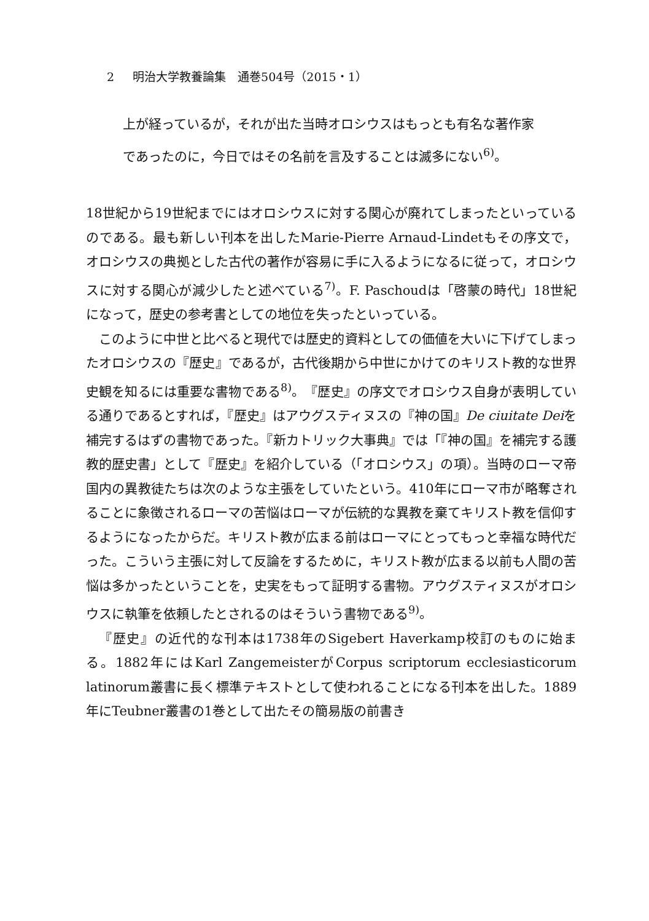2 明治大学教養論集　通巻504号（2015・1）
上が経っているが，それが出た当時オロシウスはもっとも有名な著作家
であったのに，今日ではその名前を言及することは滅多にない<sup>6)</sup>。
18世紀から19世紀までにはオロシウスに対する関心が廃れてしまったといっているのである。最も新しい刊本を出したMarie-Pierre Arnaud-Lindetもその序文で，オロシウスの典拠とした古代の著作が容易に手に入るようになるに従って，オロシウスに対する関心が減少したと述べている<sup>7)</sup>。F. Paschoudは「啓蒙の時代」18世紀になって，歴史の参考書としての地位を失ったといっている。
このように中世と比べると現代では歴史的資料としての価値を大いに下げてしまったオロシウスの『歴史』であるが，古代後期から中世にかけてのキリスト教的な世界史観を知るには重要な書物である<sup>8)</sup>。『歴史』の序文でオロシウス自身が表明している通りであるとすれば，『歴史』はアウグスティヌスの『神の国』De ciuitate Deiを補完するはずの書物であった。『新カトリック大事典』では「『神の国』を補完する護教的歴史書」として『歴史』を紹介している（「オロシウス」の項）。当時のローマ帝国内の異教徒たちは次のような主張をしていたという。410年にローマ市が略奪されることに象徴されるローマの苦悩はローマが伝統的な異教を棄てキリスト教を信仰するようになったからだ。キリスト教が広まる前はローマにとってもっと幸福な時代だった。こういう主張に対して反論をするために，キリスト教が広まる以前も人間の苦悩は多かったということを，史実をもって証明する書物。アウグスティヌスがオロシウスに執筆を依頼したとされるのはそういう書物である<sup>9)</sup>。
『歴史』の近代的な刊本は1738年のSigebert Haverkamp校訂のものに始まる。1882年にはKarl ZangemeisterがCorpus scriptorum ecclesiasticorum latinorum叢書に長く標準テキストとして使われることになる刊本を出した。1889年にTeubner叢書の1巻として出たその簡易版の前書き